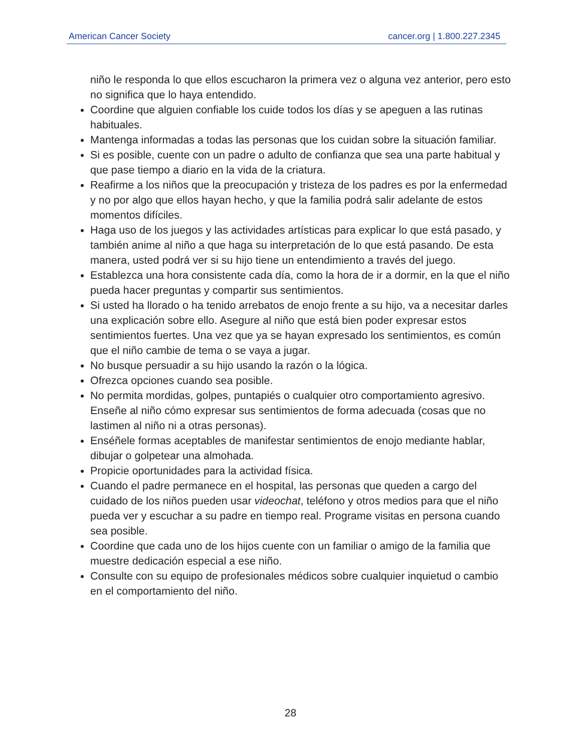American Cancer Society cancer.org | 1.800.227.2345
niño le responda lo que ellos escucharon la primera vez o alguna vez anterior, pero esto no significa que lo haya entendido.
Coordine que alguien confiable los cuide todos los días y se apeguen a las rutinas habituales.
Mantenga informadas a todas las personas que los cuidan sobre la situación familiar.
Si es posible, cuente con un padre o adulto de confianza que sea una parte habitual y que pase tiempo a diario en la vida de la criatura.
Reafirme a los niños que la preocupación y tristeza de los padres es por la enfermedad y no por algo que ellos hayan hecho, y que la familia podrá salir adelante de estos momentos difíciles.
Haga uso de los juegos y las actividades artísticas para explicar lo que está pasado, y también anime al niño a que haga su interpretación de lo que está pasando. De esta manera, usted podrá ver si su hijo tiene un entendimiento a través del juego.
Establezca una hora consistente cada día, como la hora de ir a dormir, en la que el niño pueda hacer preguntas y compartir sus sentimientos.
Si usted ha llorado o ha tenido arrebatos de enojo frente a su hijo, va a necesitar darles una explicación sobre ello. Asegure al niño que está bien poder expresar estos sentimientos fuertes. Una vez que ya se hayan expresado los sentimientos, es común que el niño cambie de tema o se vaya a jugar.
No busque persuadir a su hijo usando la razón o la lógica.
Ofrezca opciones cuando sea posible.
No permita mordidas, golpes, puntapiés o cualquier otro comportamiento agresivo. Enseñe al niño cómo expresar sus sentimientos de forma adecuada (cosas que no lastimen al niño ni a otras personas).
Enséñele formas aceptables de manifestar sentimientos de enojo mediante hablar, dibujar o golpetear una almohada.
Propicie oportunidades para la actividad física.
Cuando el padre permanece en el hospital, las personas que queden a cargo del cuidado de los niños pueden usar videochat, teléfono y otros medios para que el niño pueda ver y escuchar a su padre en tiempo real. Programe visitas en persona cuando sea posible.
Coordine que cada uno de los hijos cuente con un familiar o amigo de la familia que muestre dedicación especial a ese niño.
Consulte con su equipo de profesionales médicos sobre cualquier inquietud o cambio en el comportamiento del niño.
28